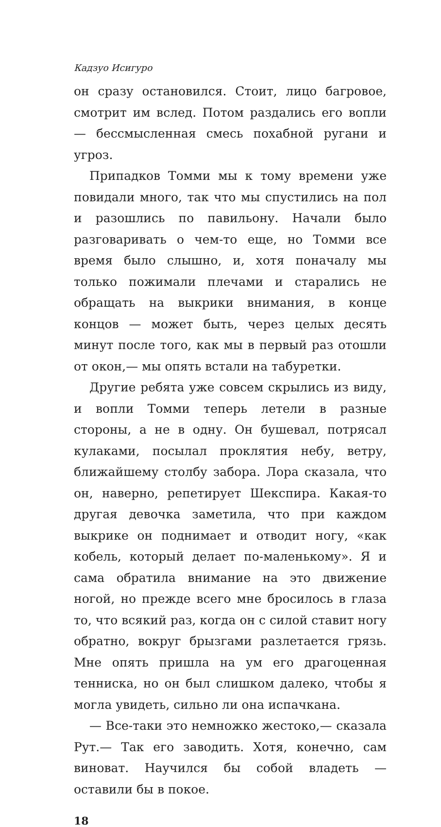Кадзуо Исигуро
он сразу остановился. Стоит, лицо багровое, смотрит им вслед. Потом раздались его вопли — бессмысленная смесь похабной ругани и угроз.
Припадков Томми мы к тому времени уже повидали много, так что мы спустились на пол и разошлись по павильону. Начали было разговаривать о чем-то еще, но Томми все время было слышно, и, хотя поначалу мы только пожимали плечами и старались не обращать на выкрики внимания, в конце концов — может быть, через целых десять минут после того, как мы в первый раз отошли от окон,— мы опять встали на табуретки.
Другие ребята уже совсем скрылись из виду, и вопли Томми теперь летели в разные стороны, а не в одну. Он бушевал, потрясал кулаками, посылал проклятия небу, ветру, ближайшему столбу забора. Лора сказала, что он, наверно, репетирует Шекспира. Какая-то другая девочка заметила, что при каждом выкрике он поднимает и отводит ногу, «как кобель, который делает по-маленькому». Я и сама обратила внимание на это движение ногой, но прежде всего мне бросилось в глаза то, что всякий раз, когда он с силой ставит ногу обратно, вокруг брызгами разлетается грязь. Мне опять пришла на ум его драгоценная тенниска, но он был слишком далеко, чтобы я могла увидеть, сильно ли она испачкана.
— Все-таки это немножко жестоко,— сказала Рут.— Так его заводить. Хотя, конечно, сам виноват. Научился бы собой владеть — оставили бы в покое.
18